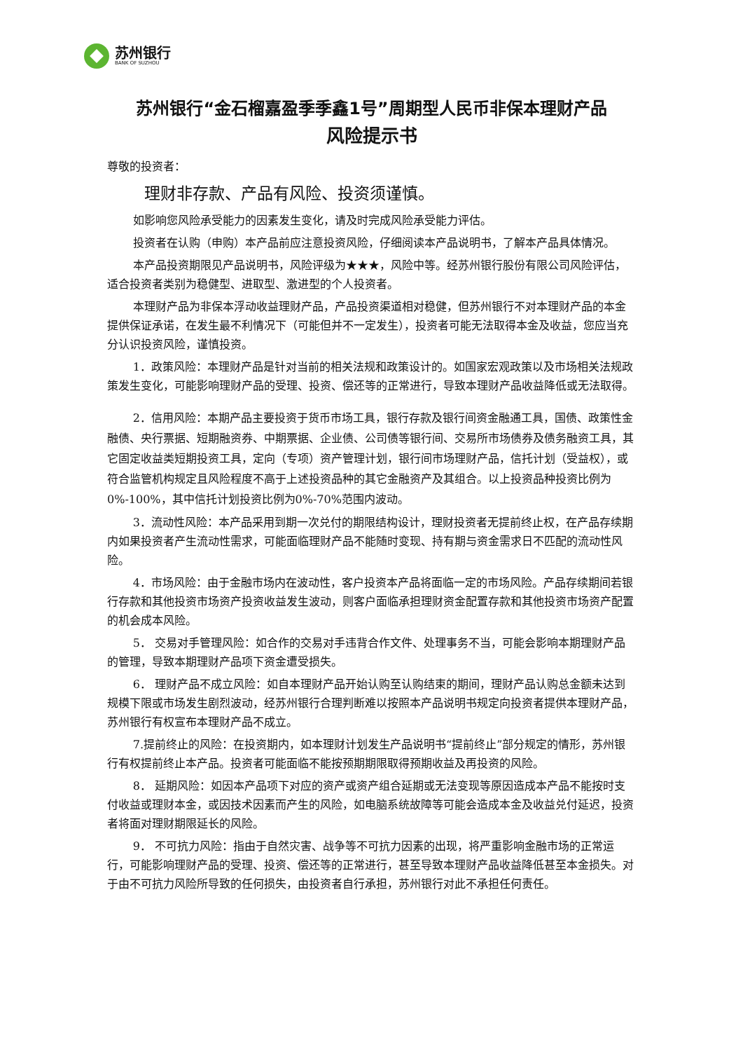苏州银行
BANK OF SUZHOU
苏州银行“金石榴嘉盈季季鑫1号”周期型人民币非保本理财产品
风险提示书
尊敬的投资者：
理财非存款、产品有风险、投资须谨慎。
如影响您风险承受能力的因素发生变化，请及时完成风险承受能力评估。
投资者在认购（申购）本产品前应注意投资风险，仔细阅读本产品说明书，了解本产品具体情况。
本产品投资期限见产品说明书，风险评级为★★★，风险中等。经苏州银行股份有限公司风险评估，适合投资者类别为稳健型、进取型、激进型的个人投资者。
本理财产品为非保本浮动收益理财产品，产品投资渠道相对稳健，但苏州银行不对本理财产品的本金提供保证承诺，在发生最不利情况下（可能但并不一定发生），投资者可能无法取得本金及收益，您应当充分认识投资风险，谨慎投资。
1．政策风险：本理财产品是针对当前的相关法规和政策设计的。如国家宏观政策以及市场相关法规政策发生变化，可能影响理财产品的受理、投资、偿还等的正常进行，导致本理财产品收益降低或无法取得。
2．信用风险：本期产品主要投资于货币市场工具，银行存款及银行间资金融通工具，国债、政策性金融债、央行票据、短期融资券、中期票据、企业债、公司债等银行间、交易所市场债券及债务融资工具，其它固定收益类短期投资工具，定向（专项）资产管理计划，银行间市场理财产品，信托计划（受益权），或符合监管机构规定且风险程度不高于上述投资品种的其它金融资产及其组合。以上投资品种投资比例为 0%-100%，其中信托计划投资比例为0%-70%范围内波动。
3．流动性风险：本产品采用到期一次兑付的期限结构设计，理财投资者无提前终止权，在产品存续期内如果投资者产生流动性需求，可能面临理财产品不能随时变现、持有期与资金需求日不匹配的流动性风险。
4．市场风险：由于金融市场内在波动性，客户投资本产品将面临一定的市场风险。产品存续期间若银行存款和其他投资市场资产投资收益发生波动，则客户面临承担理财资金配置存款和其他投资市场资产配置的机会成本风险。
5． 交易对手管理风险：如合作的交易对手违背合作文件、处理事务不当，可能会影响本期理财产品的管理，导致本期理财产品项下资金遭受损失。
6． 理财产品不成立风险：如自本理财产品开始认购至认购结束的期间，理财产品认购总金额未达到规模下限或市场发生剧烈波动，经苏州银行合理判断难以按照本产品说明书规定向投资者提供本理财产品，苏州银行有权宣布本理财产品不成立。
7.提前终止的风险：在投资期内，如本理财计划发生产品说明书“提前终止”部分规定的情形，苏州银行有权提前终止本产品。投资者可能面临不能按预期期限取得预期收益及再投资的风险。
8． 延期风险：如因本产品项下对应的资产或资产组合延期或无法变现等原因造成本产品不能按时支付收益或理财本金，或因技术因素而产生的风险，如电脑系统故障等可能会造成本金及收益兑付延迟，投资者将面对理财期限延长的风险。
9． 不可抗力风险：指由于自然灾害、战争等不可抗力因素的出现，将严重影响金融市场的正常运行，可能影响理财产品的受理、投资、偿还等的正常进行，甚至导致本理财产品收益降低甚至本金损失。对于由不可抗力风险所导致的任何损失，由投资者自行承担，苏州银行对此不承担任何责任。